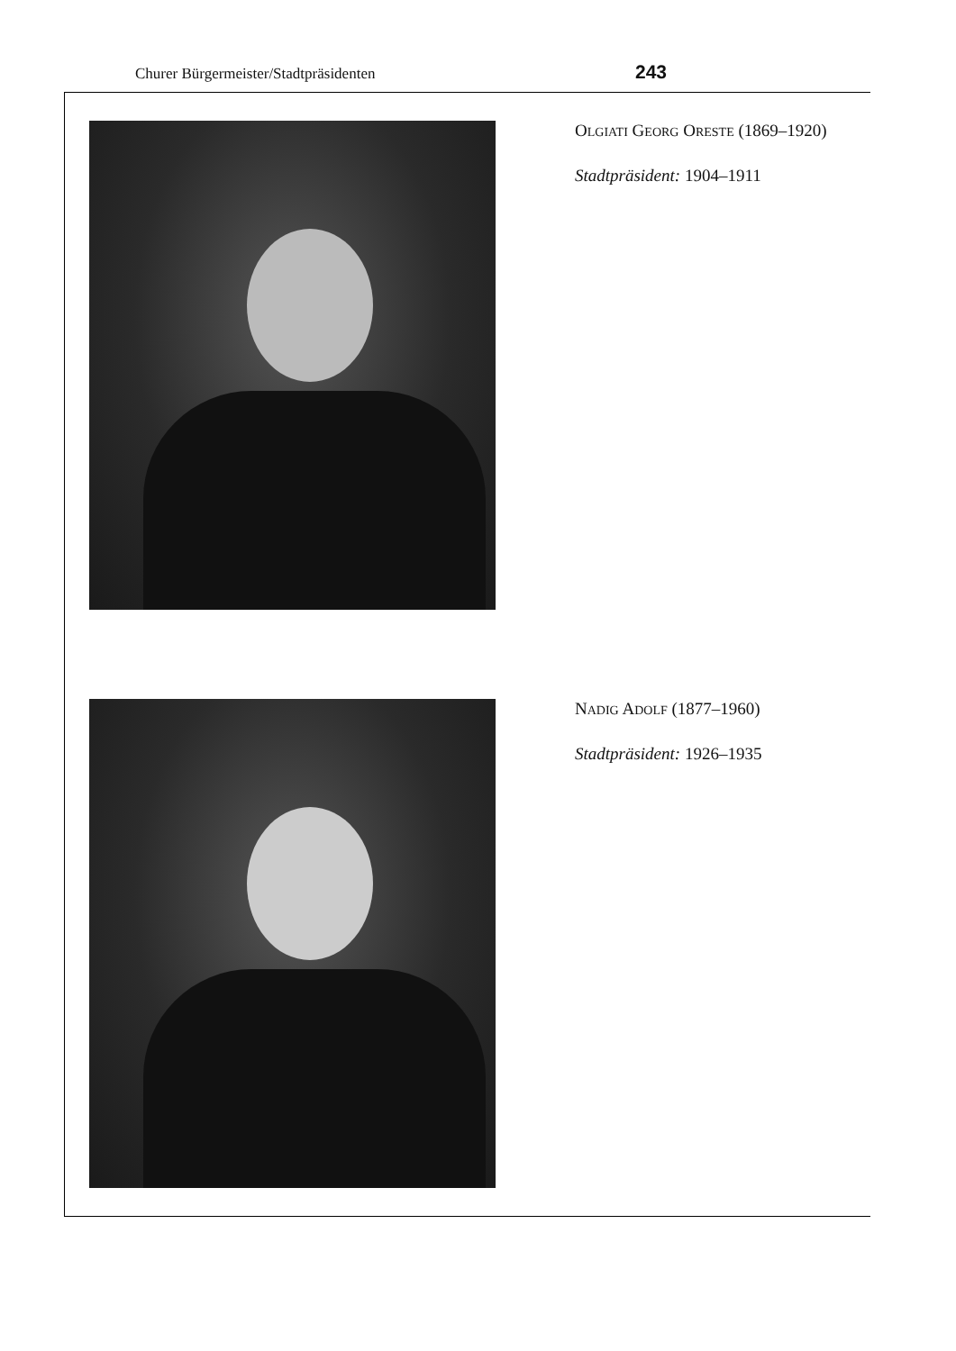Churer Bürgermeister/Stadtpräsidenten 243
OLGIATI GEORG ORESTE (1869–1920)
Stadtpräsident: 1904–1911
NADIG ADOLF (1877–1960)
Stadtpräsident: 1926–1935